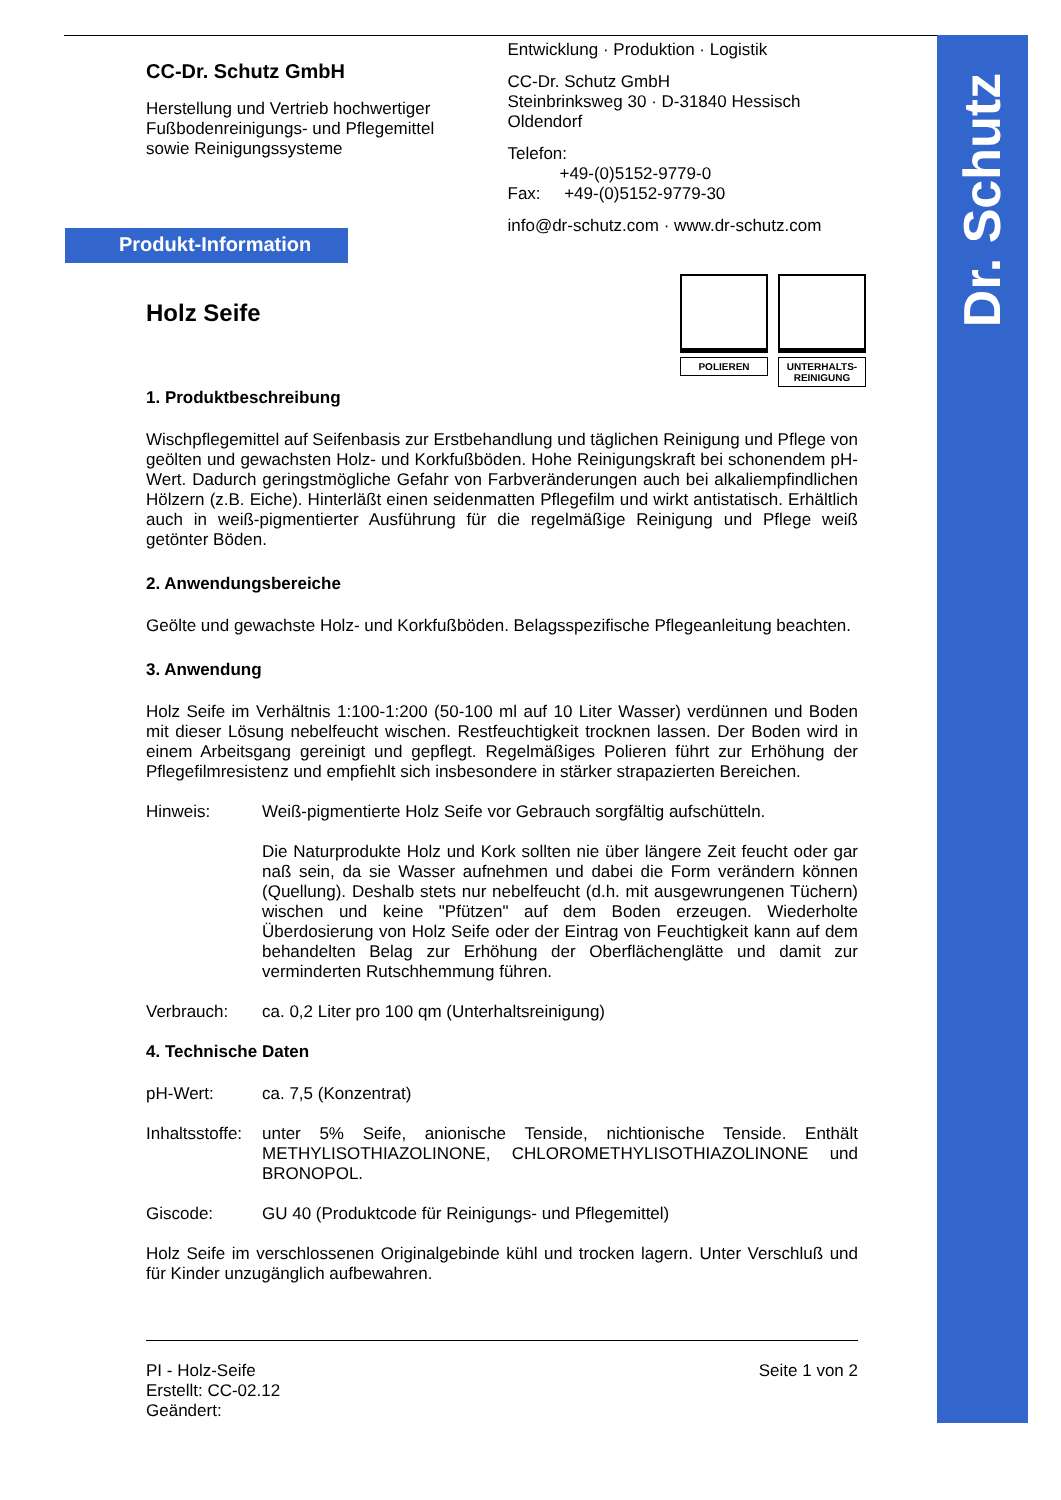Dr. Schutz
CC-Dr. Schutz GmbH
Herstellung und Vertrieb hochwertiger
Fußbodenreinigungs- und Pflegemittel
sowie Reinigungssysteme
Entwicklung · Produktion · Logistik
CC-Dr. Schutz GmbH
Steinbrinksweg 30 · D-31840 Hessisch Oldendorf
Telefon:
+49-(0)5152-9779-0
Fax: +49-(0)5152-9779-30
info@dr-schutz.com · www.dr-schutz.com
Produkt-Information
POLIEREN UNTERHALTS-
REINIGUNG
Holz Seife
1. Produktbeschreibung
Wischpflegemittel auf Seifenbasis zur Erstbehandlung und täglichen Reinigung und Pflege von geölten und gewachsten Holz- und Korkfußböden. Hohe Reinigungskraft bei schonendem pH-Wert. Dadurch geringstmögliche Gefahr von Farbveränderungen auch bei alkaliempfindlichen Hölzern (z.B. Eiche). Hinterläßt einen seidenmatten Pflegefilm und wirkt antistatisch. Erhältlich auch in weiß-pigmentierter Ausführung für die regelmäßige Reinigung und Pflege weiß getönter Böden.
2. Anwendungsbereiche
Geölte und gewachste Holz- und Korkfußböden. Belagsspezifische Pflegeanleitung beachten.
3. Anwendung
Holz Seife im Verhältnis 1:100-1:200 (50-100 ml auf 10 Liter Wasser) verdünnen und Boden mit dieser Lösung nebelfeucht wischen. Restfeuchtigkeit trocknen lassen. Der Boden wird in einem Arbeitsgang gereinigt und gepflegt. Regelmäßiges Polieren führt zur Erhöhung der Pflegefilmresistenz und empfiehlt sich insbesondere in stärker strapazierten Bereichen.
Hinweis: Weiß-pigmentierte Holz Seife vor Gebrauch sorgfältig aufschütteln.
Die Naturprodukte Holz und Kork sollten nie über längere Zeit feucht oder gar naß sein, da sie Wasser aufnehmen und dabei die Form verändern können (Quellung). Deshalb stets nur nebelfeucht (d.h. mit ausgewrungenen Tüchern) wischen und keine "Pfützen" auf dem Boden erzeugen. Wiederholte Überdosierung von Holz Seife oder der Eintrag von Feuchtigkeit kann auf dem behandelten Belag zur Erhöhung der Oberflächenglätte und damit zur verminderten Rutschhemmung führen.
Verbrauch: ca. 0,2 Liter pro 100 qm (Unterhaltsreinigung)
4. Technische Daten
pH-Wert: ca. 7,5 (Konzentrat)
Inhaltsstoffe:
unter 5% Seife, anionische Tenside, nichtionische Tenside. Enthält METHYLISOTHIAZOLINONE, CHLOROMETHYLISOTHIAZOLINONE und BRONOPOL.
Giscode: GU 40 (Produktcode für Reinigungs- und Pflegemittel)
Holz Seife im verschlossenen Originalgebinde kühl und trocken lagern. Unter Verschluß und für Kinder unzugänglich aufbewahren.
PI - Holz-Seife
Erstellt: CC-02.12
Geändert:
Seite 1 von 2